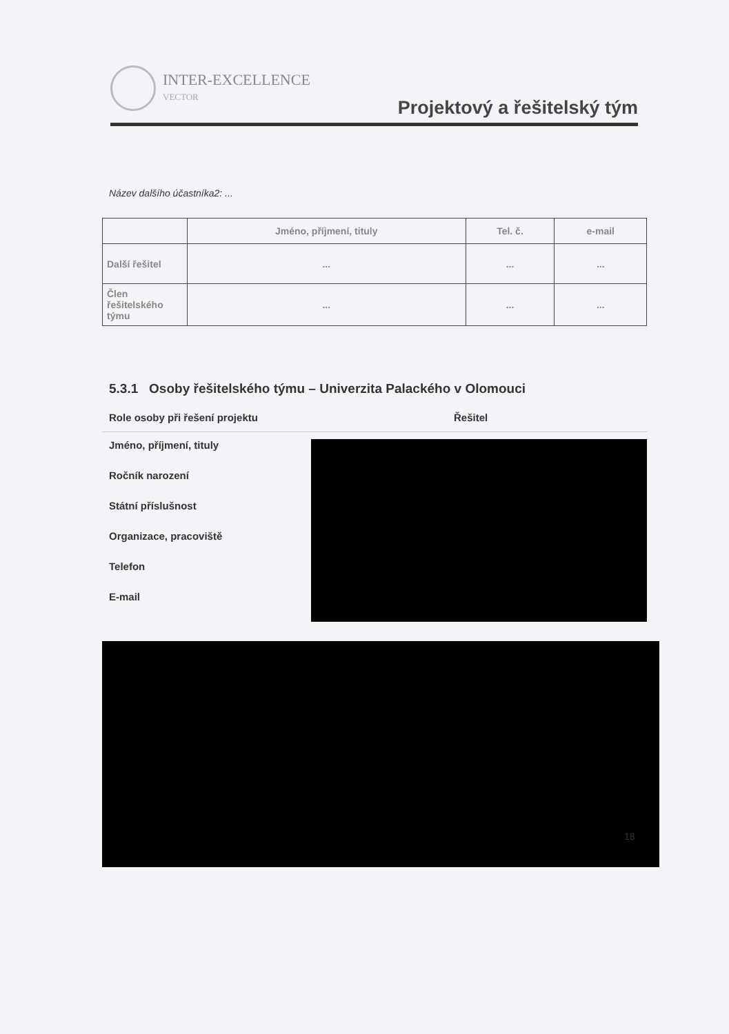INTER-EXCELLENCE
VECTOR
Projektový a řešitelský tým
Název dalšího účastníka2: ...
| | Jméno, příjmení, tituly | Tel. č. | e-mail |
| --- | --- | --- | --- |
| Další řešitel | ... | ... | ... |
| Člen řešitelského týmu | ... | ... | ... |
5.3.1 Osoby řešitelského týmu – Univerzita Palackého v Olomouci
Role osoby při řešení projektu Řešitel
Jméno, příjmení, tituly
Ročník narození
Státní příslušnost
Organizace, pracoviště
Telefon
E-mail
18